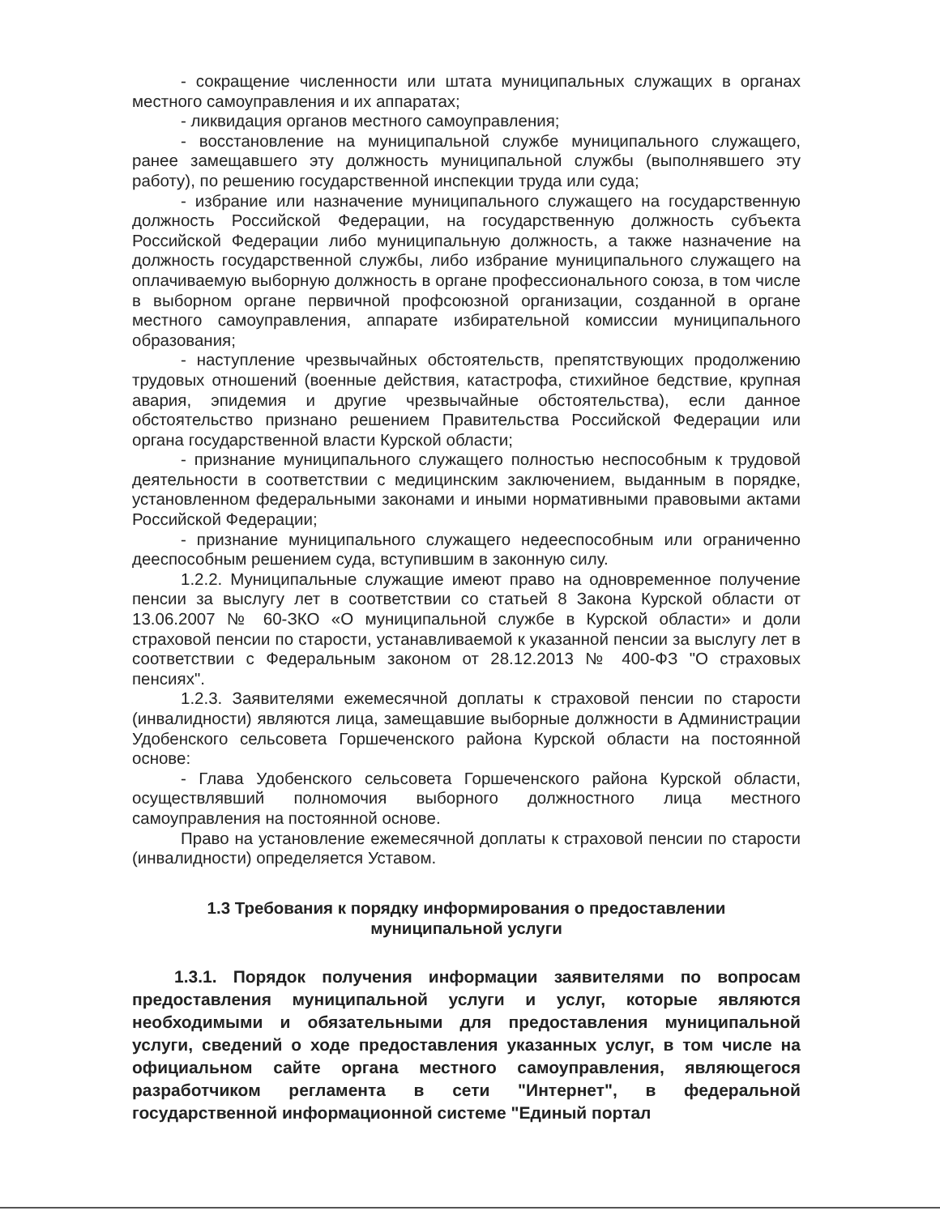- сокращение численности или штата муниципальных служащих в органах местного самоуправления и их аппаратах;
- ликвидация органов местного самоуправления;
- восстановление на муниципальной службе муниципального служащего, ранее замещавшего эту должность муниципальной службы (выполнявшего эту работу), по решению государственной инспекции труда или суда;
- избрание или назначение муниципального служащего на государственную должность Российской Федерации, на государственную должность субъекта Российской Федерации либо муниципальную должность, а также назначение на должность государственной службы, либо избрание муниципального служащего на оплачиваемую выборную должность в органе профессионального союза, в том числе в выборном органе первичной профсоюзной организации, созданной в органе местного самоуправления, аппарате избирательной комиссии муниципального образования;
- наступление чрезвычайных обстоятельств, препятствующих продолжению трудовых отношений (военные действия, катастрофа, стихийное бедствие, крупная авария, эпидемия и другие чрезвычайные обстоятельства), если данное обстоятельство признано решением Правительства Российской Федерации или органа государственной власти Курской области;
- признание муниципального служащего полностью неспособным к трудовой деятельности в соответствии с медицинским заключением, выданным в порядке, установленном федеральными законами и иными нормативными правовыми актами Российской Федерации;
- признание муниципального служащего недееспособным или ограниченно дееспособным решением суда, вступившим в законную силу.
1.2.2. Муниципальные служащие имеют право на одновременное получение пенсии за выслугу лет в соответствии со статьей 8 Закона Курской области от 13.06.2007 № 60-ЗКО «О муниципальной службе в Курской области» и доли страховой пенсии по старости, устанавливаемой к указанной пенсии за выслугу лет в соответствии с Федеральным законом от 28.12.2013 № 400-ФЗ "О страховых пенсиях".
1.2.3. Заявителями ежемесячной доплаты к страховой пенсии по старости (инвалидности) являются лица, замещавшие выборные должности в Администрации Удобенского сельсовета Горшеченского района Курской области на постоянной основе:
- Глава Удобенского сельсовета Горшеченского района Курской области, осуществлявший полномочия выборного должностного лица местного самоуправления на постоянной основе.
Право на установление ежемесячной доплаты к страховой пенсии по старости (инвалидности) определяется Уставом.
1.3 Требования к порядку информирования о предоставлении муниципальной услуги
1.3.1. Порядок получения информации заявителями по вопросам предоставления муниципальной услуги и услуг, которые являются необходимыми и обязательными для предоставления муниципальной услуги, сведений о ходе предоставления указанных услуг, в том числе на официальном сайте органа местного самоуправления, являющегося разработчиком регламента в сети "Интернет", в федеральной государственной информационной системе "Единый портал